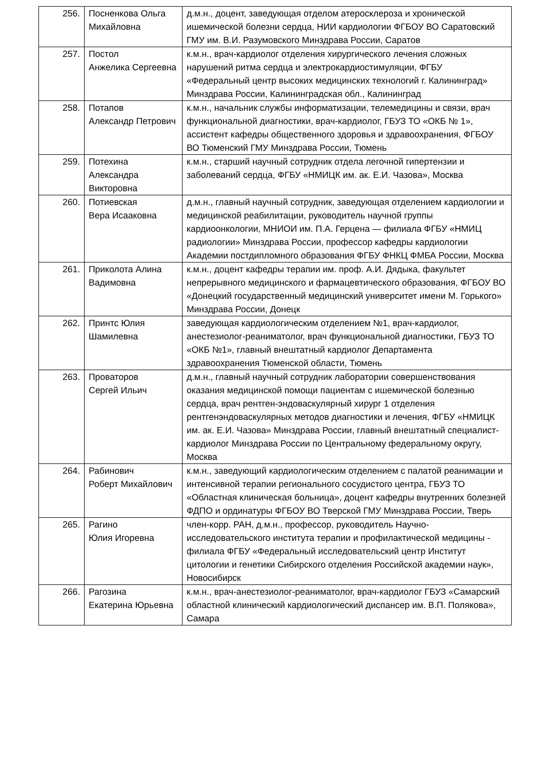| 256. | Посненкова Ольга Михайловна | д.м.н., доцент, заведующая отделом атеросклероза и хронической ишемической болезни сердца, НИИ кардиологии ФГБОУ ВО Саратовский ГМУ им. В.И. Разумовского Минздрава России, Саратов |
| 257. | Постол Анжелика Сергеевна | к.м.н., врач-кардиолог отделения хирургического лечения сложных нарушений ритма сердца и электрокардиостимуляции, ФГБУ «Федеральный центр высоких медицинских технологий г. Калининград» Минздрава России, Калининградская обл., Калининград |
| 258. | Потапов Александр Петрович | к.м.н., начальник службы информатизации, телемедицины и связи, врач функциональной диагностики, врач-кардиолог, ГБУЗ ТО «ОКБ № 1», ассистент кафедры общественного здоровья и здравоохранения, ФГБОУ ВО Тюменский ГМУ Минздрава России, Тюмень |
| 259. | Потехина Александра Викторовна | к.м.н., старший научный сотрудник отдела легочной гипертензии и заболеваний сердца, ФГБУ «НМИЦК им. ак. Е.И. Чазова», Москва |
| 260. | Потиевская Вера Исааковна | д.м.н., главный научный сотрудник, заведующая отделением кардиологии и медицинской реабилитации, руководитель научной группы кардиоонкологии, МНИОИ им. П.А. Герцена — филиала ФГБУ «НМИЦ радиологии» Минздрава России, профессор кафедры кардиологии Академии постдипломного образования ФГБУ ФНКЦ ФМБА России, Москва |
| 261. | Приколота Алина Вадимовна | к.м.н., доцент кафедры терапии им. проф. А.И. Дядыка, факультет непрерывного медицинского и фармацевтического образования, ФГБОУ ВО «Донецкий государственный медицинский университет имени М. Горького» Минздрава России, Донецк |
| 262. | Принтс Юлия Шамилевна | заведующая кардиологическим отделением №1, врач-кардиолог, анестезиолог-реаниматолог, врач функциональной диагностики, ГБУЗ ТО «ОКБ №1», главный внештатный кардиолог Департамента здравоохранения Тюменской области, Тюмень |
| 263. | Проваторов Сергей Ильич | д.м.н., главный научный сотрудник лаборатории совершенствования оказания медицинской помощи пациентам с ишемической болезнью сердца, врач рентген-эндоваскулярный хирург 1 отделения рентгенэндоваскулярных методов диагностики и лечения, ФГБУ «НМИЦК им. ак. Е.И. Чазова» Минздрава России, главный внештатный специалист-кардиолог Минздрава России по Центральному федеральному округу, Москва |
| 264. | Рабинович Роберт Михайлович | к.м.н., заведующий кардиологическим отделением с палатой реанимации и интенсивной терапии регионального сосудистого центра, ГБУЗ ТО «Областная клиническая больница», доцент кафедры внутренних болезней ФДПО и ординатуры ФГБОУ ВО Тверской ГМУ Минздрава России, Тверь |
| 265. | Рагино Юлия Игоревна | член-корр. РАН, д.м.н., профессор, руководитель Научно-исследовательского института терапии и профилактической медицины - филиала ФГБУ «Федеральный исследовательский центр Институт цитологии и генетики Сибирского отделения Российской академии наук», Новосибирск |
| 266. | Рагозина Екатерина Юрьевна | к.м.н., врач-анестезиолог-реаниматолог, врач-кардиолог ГБУЗ «Самарский областной клинический кардиологический диспансер им. В.П. Полякова», Самара |